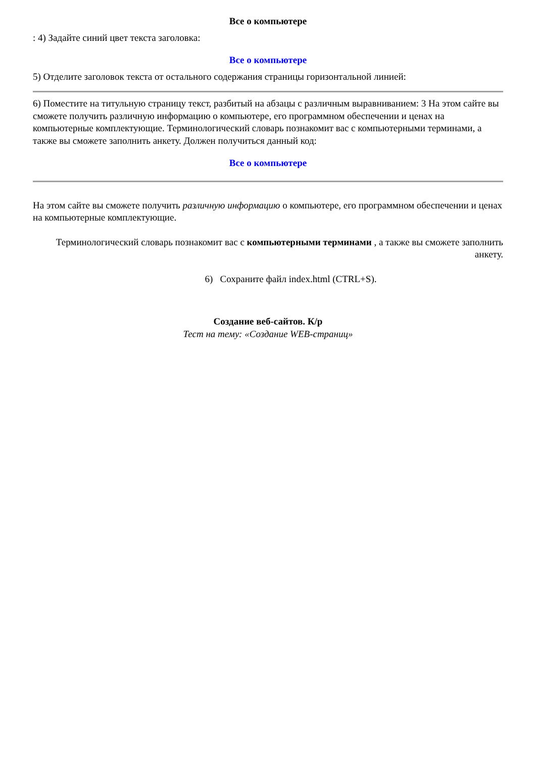Все о компьютере
: 4) Задайте синий цвет текста заголовка:
Все о компьютере
5) Отделите заголовок текста от остального содержания страницы горизонтальной линией:
6) Поместите на титульную страницу текст, разбитый на абзацы с различным выравниванием: 3 На этом сайте вы сможете получить различную информацию о компьютере, его программном обеспечении и ценах на компьютерные комплектующие. Терминологический словарь познакомит вас с компьютерными терминами, а также вы сможете заполнить анкету. Должен получиться данный код:
Все о компьютере
На этом сайте вы сможете получить различную информацию о компьютере, его программном обеспечении и ценах на компьютерные комплектующие.
Терминологический словарь познакомит вас с компьютерными терминами , а также вы сможете заполнить анкету.
6) Сохраните файл index.html (CTRL+S).
Создание веб-сайтов. К/р
Тест на тему: «Создание WEB-страниц»